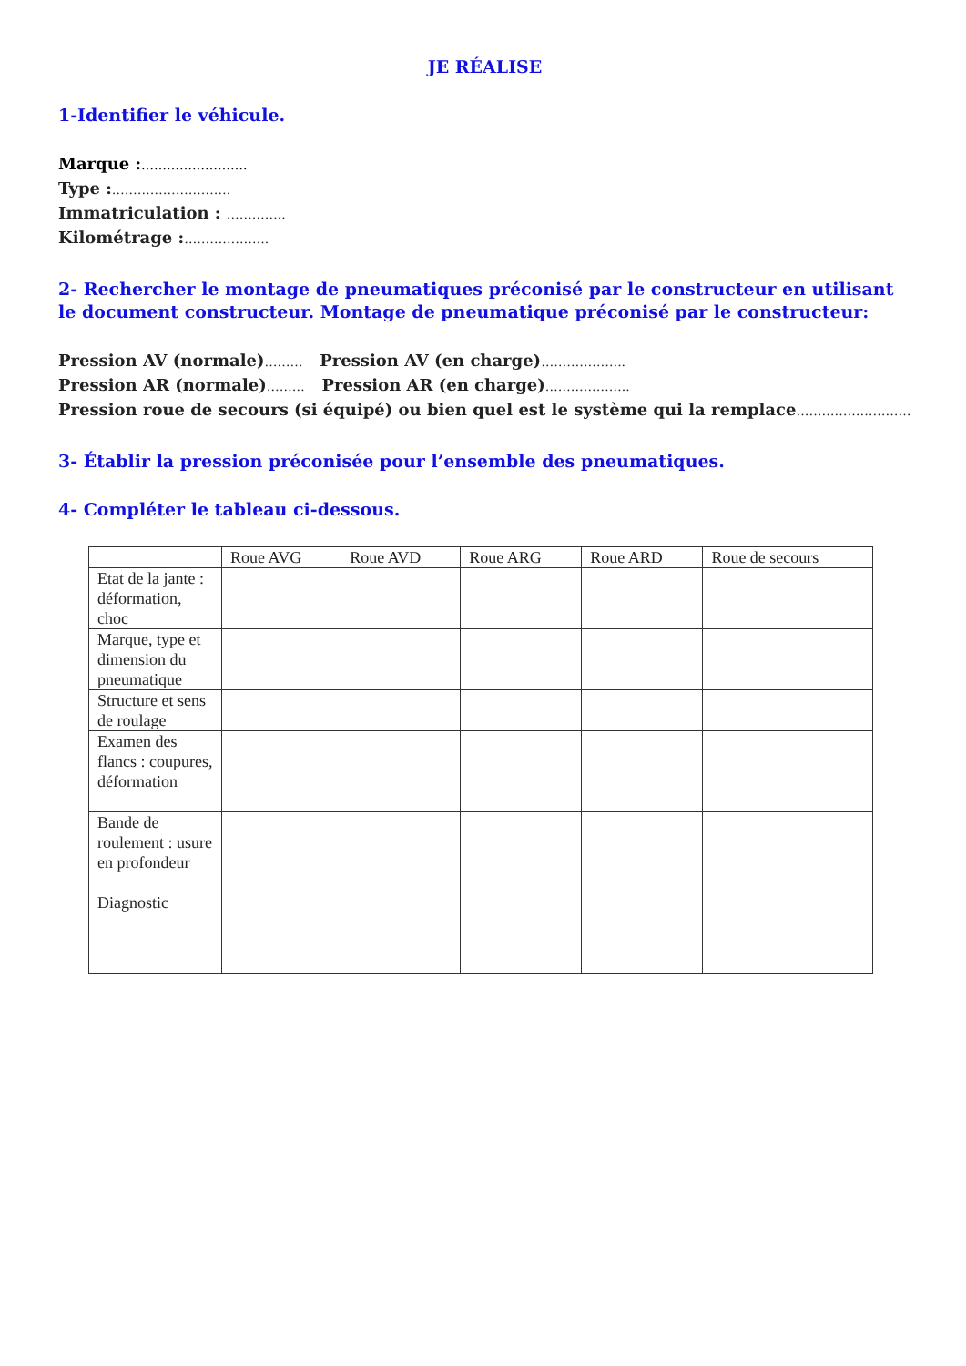JE RÉALISE
1-Identifier le véhicule.
Marque :…………………….
Type :……………………….
Immatriculation : …………..
Kilométrage :………………..
2- Rechercher le montage de pneumatiques préconisé par le constructeur en utilisant le document constructeur. Montage de pneumatique préconisé par le constructeur:
Pression AV (normale)……… Pression AV (en charge)………………..
Pression AR (normale)……… Pression AR (en charge)………………..
Pression roue de secours (si équipé) ou bien quel est le système qui la remplace………………………
3- Établir la pression préconisée pour l’ensemble des pneumatiques.
4- Compléter le tableau ci-dessous.
| | Roue AVG | Roue AVD | Roue ARG | Roue ARD | Roue de secours |
| --- | --- | --- | --- | --- | --- |
| Etat de la jante : déformation, choc | | | | | |
| Marque, type et dimension du pneumatique | | | | | |
| Structure et sens de roulage | | | | | |
| Examen des flancs : coupures, déformation | | | | | |
| Bande de roulement : usure en profondeur | | | | | |
| Diagnostic | | | | | |